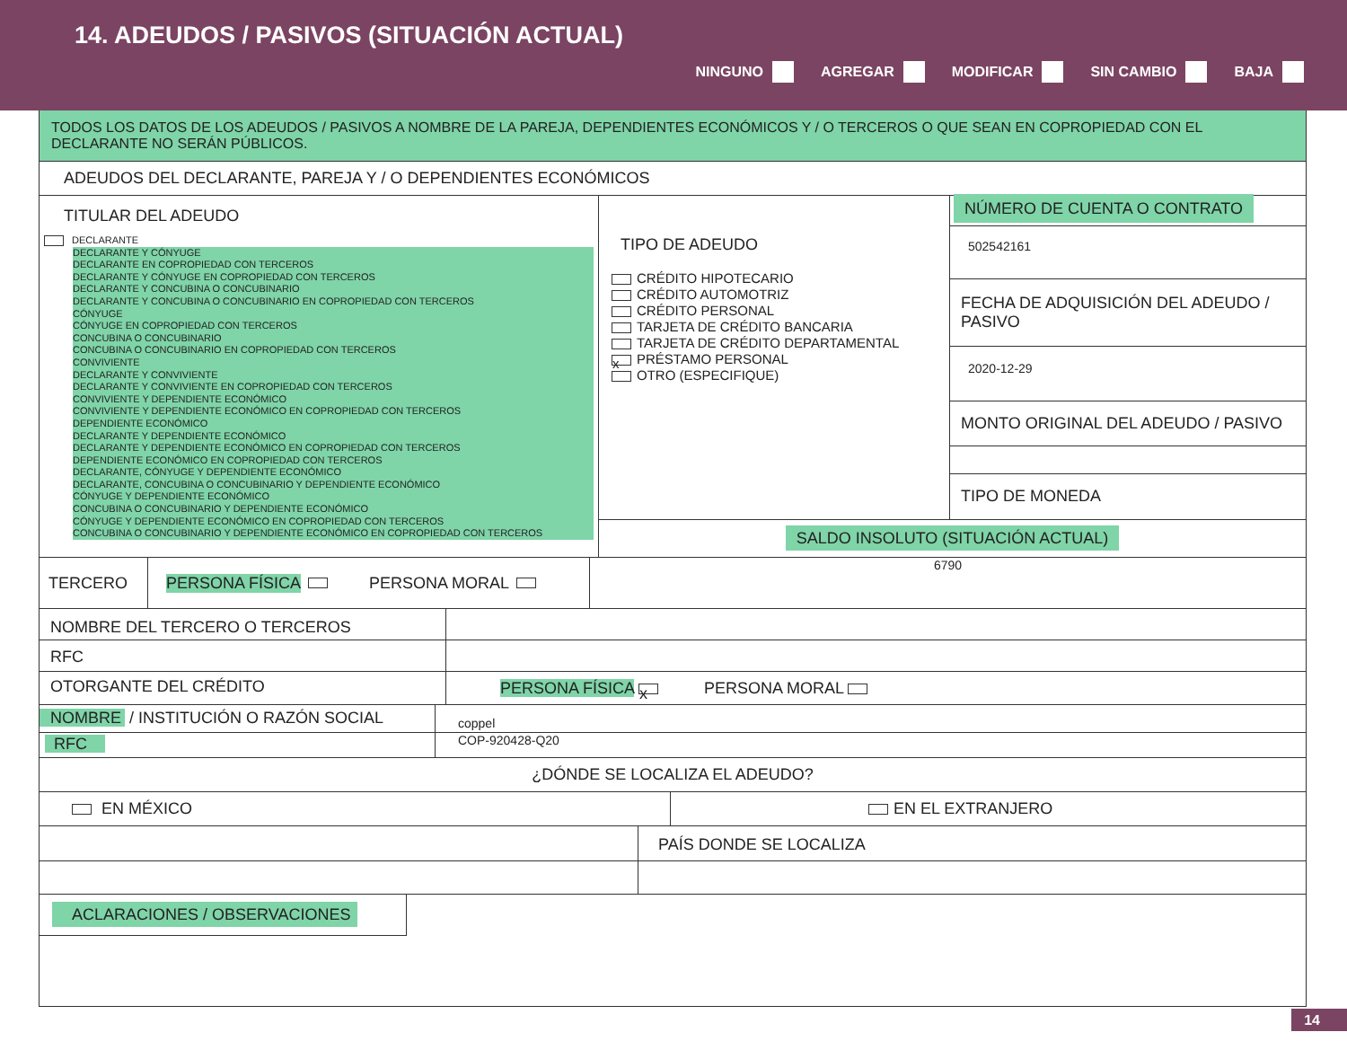14. ADEUDOS / PASIVOS (SITUACIÓN ACTUAL)
NINGUNO AGREGAR MODIFICAR SIN CAMBIO BAJA
TODOS LOS DATOS DE LOS ADEUDOS / PASIVOS A NOMBRE DE LA PAREJA, DEPENDIENTES ECONÓMICOS Y / O TERCEROS O QUE SEAN EN COPROPIEDAD CON EL DECLARANTE NO SERÁN PÚBLICOS.
ADEUDOS DEL DECLARANTE, PAREJA Y / O DEPENDIENTES ECONÓMICOS
TITULAR DEL ADEUDO
DECLARANTE
DECLARANTE Y CÓNYUGE
DECLARANTE EN COPROPIEDAD CON TERCEROS
DECLARANTE Y CÓNYUGE EN COPROPIEDAD CON TERCEROS
DECLARANTE Y CONCUBINA O CONCUBINARIO
DECLARANTE Y CONCUBINA O CONCUBINARIO EN COPROPIEDAD CON TERCEROS
CÓNYUGE
CÓNYUGE EN COPROPIEDAD CON TERCEROS
CONCUBINA O CONCUBINARIO
CONCUBINA O CONCUBINARIO EN COPROPIEDAD CON TERCEROS
CONVIVIENTE
DECLARANTE Y CONVIVIENTE
DECLARANTE Y CONVIVIENTE EN COPROPIEDAD CON TERCEROS
CONVIVIENTE Y DEPENDIENTE ECONÓMICO
CONVIVIENTE Y DEPENDIENTE ECONÓMICO EN COPROPIEDAD CON TERCEROS
DEPENDIENTE ECONÓMICO
DECLARANTE Y DEPENDIENTE ECONÓMICO
DECLARANTE Y DEPENDIENTE ECONÓMICO EN COPROPIEDAD CON TERCEROS
DEPENDIENTE ECONÓMICO EN COPROPIEDAD CON TERCEROS
DECLARANTE, CÓNYUGE Y DEPENDIENTE ECONÓMICO
DECLARANTE, CONCUBINA O CONCUBINARIO Y DEPENDIENTE ECONÓMICO
CÓNYUGE Y DEPENDIENTE ECONÓMICO
CONCUBINA O CONCUBINARIO Y DEPENDIENTE ECONÓMICO
CÓNYUGE Y DEPENDIENTE ECONÓMICO EN COPROPIEDAD CON TERCEROS
CONCUBINA O CONCUBINARIO Y DEPENDIENTE ECONÓMICO EN COPROPIEDAD CON TERCEROS
TIPO DE ADEUDO
CRÉDITO HIPOTECARIO
CRÉDITO AUTOMOTRIZ
CRÉDITO PERSONAL
TARJETA DE CRÉDITO BANCARIA
TARJETA DE CRÉDITO DEPARTAMENTAL
x PRÉSTAMO PERSONAL
OTRO (ESPECIFIQUE)
NÚMERO DE CUENTA O CONTRATO
502542161
FECHA DE ADQUISICIÓN DEL ADEUDO / PASIVO
2020-12-29
MONTO ORIGINAL DEL ADEUDO / PASIVO
TIPO DE MONEDA
SALDO INSOLUTO (SITUACIÓN ACTUAL)
TERCERO PERSONA FÍSICA PERSONA MORAL
6790
NOMBRE DEL TERCERO O TERCEROS
RFC
OTORGANTE DEL CRÉDITO PERSONA FÍSICA x PERSONA MORAL
NOMBRE / INSTITUCIÓN O RAZÓN SOCIAL
coppel
RFC
COP-920428-Q20
¿DÓNDE SE LOCALIZA EL ADEUDO?
EN MÉXICO EN EL EXTRANJERO
PAÍS DONDE SE LOCALIZA
ACLARACIONES / OBSERVACIONES
14